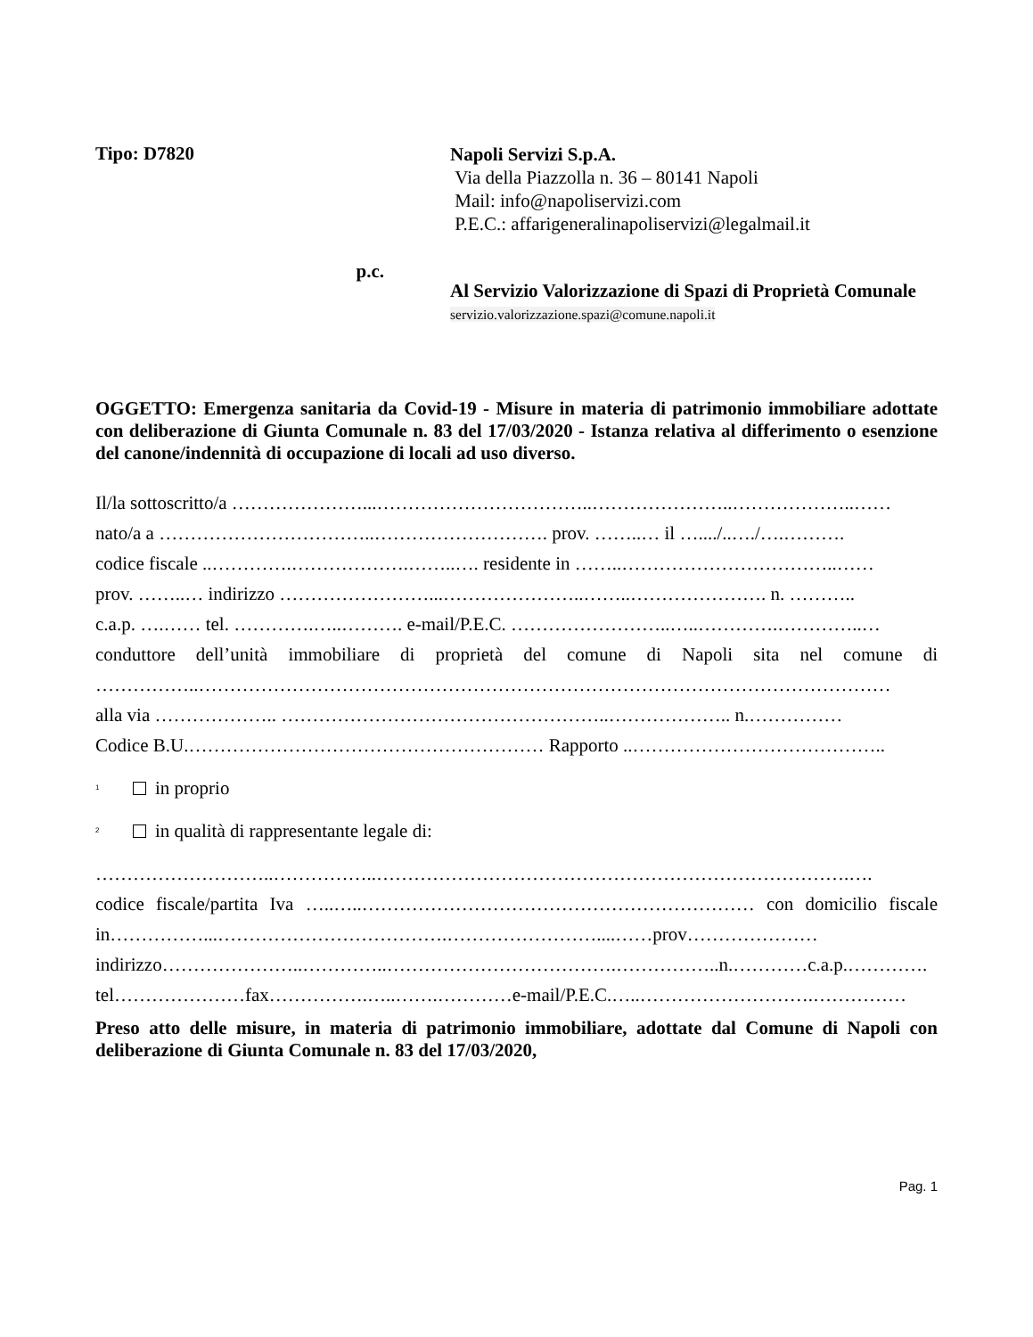Tipo: D7820
Napoli Servizi S.p.A.
Via della Piazzolla n. 36 – 80141 Napoli
Mail: info@napoliservizi.com
P.E.C.: affarigeneralinapoliservizi@legalmail.it
p.c.
Al Servizio Valorizzazione di Spazi di Proprietà Comunale
servizio.valorizzazione.spazi@comune.napoli.it
OGGETTO: Emergenza sanitaria da Covid-19 - Misure in materia di patrimonio immobiliare adottate con deliberazione di Giunta Comunale n. 83 del 17/03/2020 - Istanza relativa al differimento o esenzione del canone/indennità di occupazione di locali ad uso diverso.
Il/la sottoscritto/a …………………...……………………………..…………………..………………..……
nato/a a ……………………………..………………………. prov. ……..… il …..../..…./….……….
codice fiscale ..………….……………….……..…. residente in ……..……………………………..……
prov. ……..… indirizzo ……………………...…………………..……..…………………. n. ………..
c.a.p. ….…… tel. ………….…..………. e-mail/P.E.C. ……………………..…..………….…………..…
conduttore dell’unità immobiliare di proprietà del comune di Napoli sita nel comune di ……………..…………………………………………………………………………………………………
alla via ……………….. ……………………………………………..……………….. n.……………
Codice B.U.………………………………………………… Rapporto ..…………………………………..
<sup>1</sup> in proprio
<sup>2</sup> in qualità di rappresentante legale di:
………………………..……………..………………………………………………………………….….
codice fiscale/partita Iva …..…..……………………………………………………… con domicilio fiscale in……………...……………………………….……………………....……prov…………………
indirizzo…………………..…………..……………………………….……………..n.…………c.a.p.………….
tel…………………fax…………….…..…….…………e-mail/P.E.C.…..……………………….……………
Preso atto delle misure, in materia di patrimonio immobiliare, adottate dal Comune di Napoli con deliberazione di Giunta Comunale n. 83 del 17/03/2020,
Pag. 1